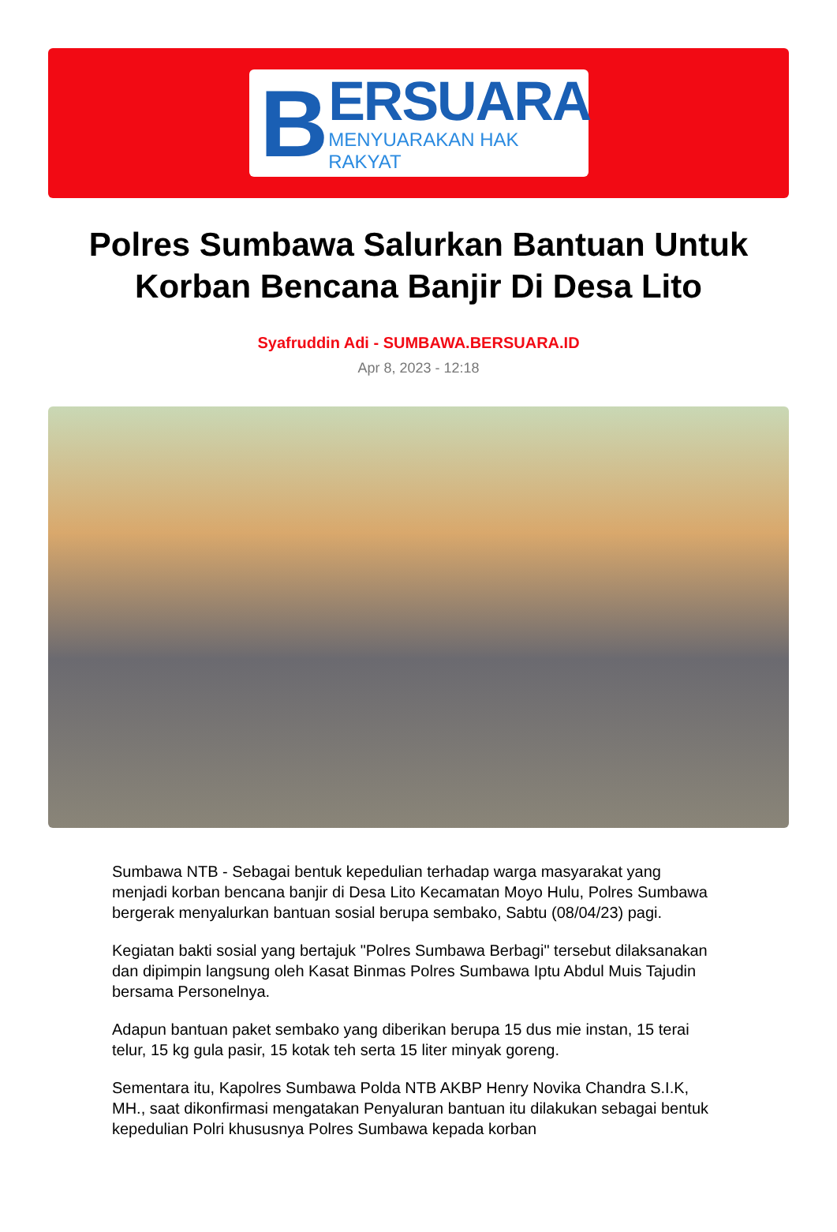B
ERSUARA
MENYUARAKAN HAK RAKYAT
Polres Sumbawa Salurkan Bantuan Untuk Korban Bencana Banjir Di Desa Lito
Syafruddin Adi - SUMBAWA.BERSUARA.ID
Apr 8, 2023 - 12:18
Sumbawa NTB - Sebagai bentuk kepedulian terhadap warga masyarakat yang menjadi korban bencana banjir di Desa Lito Kecamatan Moyo Hulu, Polres Sumbawa bergerak menyalurkan bantuan sosial berupa sembako, Sabtu (08/04/23) pagi.
Kegiatan bakti sosial yang bertajuk "Polres Sumbawa Berbagi" tersebut dilaksanakan dan dipimpin langsung oleh Kasat Binmas Polres Sumbawa Iptu Abdul Muis Tajudin bersama Personelnya.
Adapun bantuan paket sembako yang diberikan berupa 15 dus mie instan, 15 terai telur, 15 kg gula pasir, 15 kotak teh serta 15 liter minyak goreng.
Sementara itu, Kapolres Sumbawa Polda NTB AKBP Henry Novika Chandra S.I.K, MH., saat dikonfirmasi mengatakan Penyaluran bantuan itu dilakukan sebagai bentuk kepedulian Polri khususnya Polres Sumbawa kepada korban